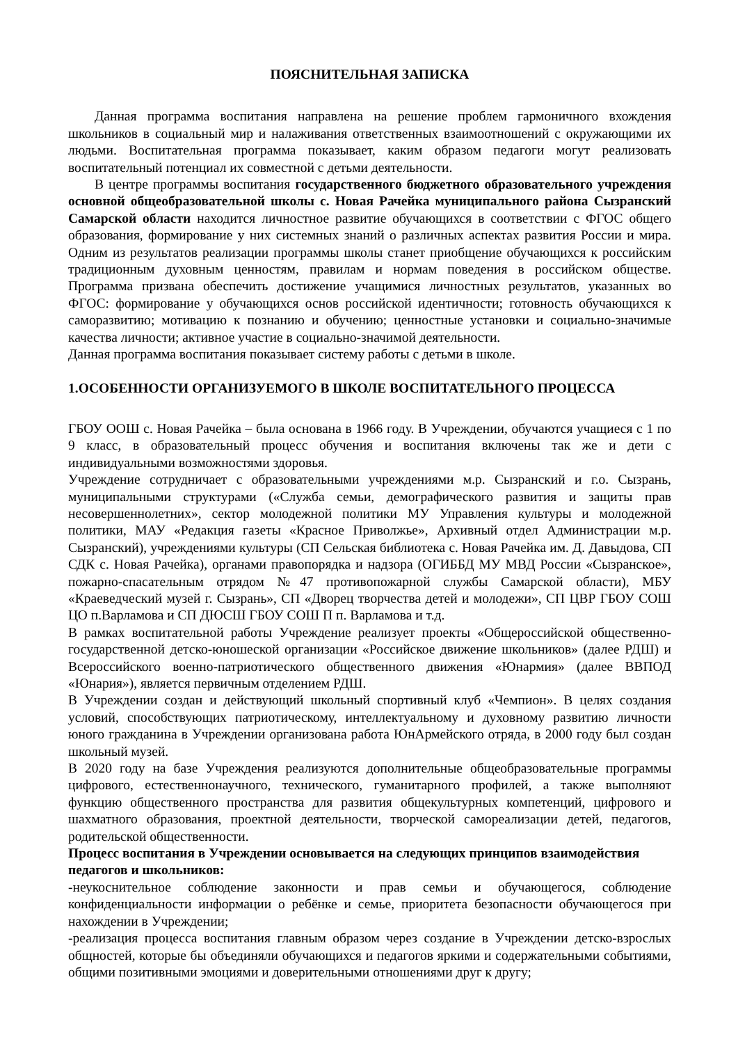ПОЯСНИТЕЛЬНАЯ ЗАПИСКА
Данная программа воспитания направлена на решение проблем гармоничного вхождения школьников в социальный мир и налаживания ответственных взаимоотношений с окружающими их людьми. Воспитательная программа показывает, каким образом педагоги могут реализовать воспитательный потенциал их совместной с детьми деятельности.
В центре программы воспитания государственного бюджетного образовательного учреждения основной общеобразовательной школы с. Новая Рачейка муниципального района Сызранский Самарской области находится личностное развитие обучающихся в соответствии с ФГОС общего образования, формирование у них системных знаний о различных аспектах развития России и мира. Одним из результатов реализации программы школы станет приобщение обучающихся к российским традиционным духовным ценностям, правилам и нормам поведения в российском обществе. Программа призвана обеспечить достижение учащимися личностных результатов, указанных во ФГОС: формирование у обучающихся основ российской идентичности; готовность обучающихся к саморазвитию; мотивацию к познанию и обучению; ценностные установки и социально-значимые качества личности; активное участие в социально-значимой деятельности.
Данная программа воспитания показывает систему работы с детьми в школе.
1.ОСОБЕННОСТИ ОРГАНИЗУЕМОГО В ШКОЛЕ ВОСПИТАТЕЛЬНОГО ПРОЦЕССА
ГБОУ ООШ с. Новая Рачейка – была основана в 1966 году. В Учреждении, обучаются учащиеся с 1 по 9 класс, в образовательный процесс обучения и воспитания включены так же и дети с индивидуальными возможностями здоровья.
Учреждение сотрудничает с образовательными учреждениями м.р. Сызранский и г.о. Сызрань, муниципальными структурами («Служба семьи, демографического развития и защиты прав несовершеннолетних», сектор молодежной политики МУ Управления культуры и молодежной политики, МАУ «Редакция газеты «Красное Приволжье», Архивный отдел Администрации м.р. Сызранский), учреждениями культуры (СП Сельская библиотека с. Новая Рачейка им. Д. Давыдова, СП СДК с. Новая Рачейка), органами правопорядка и надзора (ОГИББД МУ МВД России «Сызранское», пожарно-спасательным отрядом №47 противопожарной службы Самарской области), МБУ «Краеведческий музей г. Сызрань», СП «Дворец творчества детей и молодежи», СП ЦВР ГБОУ СОШ ЦО п.Варламова и СП ДЮСШ ГБОУ СОШ П п. Варламова и т.д.
В рамках воспитательной работы Учреждение реализует проекты «Общероссийской общественно-государственной детско-юношеской организации «Российское движение школьников» (далее РДШ) и Всероссийского военно-патриотического общественного движения «Юнармия» (далее ВВПОД «Юнария»), является первичным отделением РДШ.
В Учреждении создан и действующий школьный спортивный клуб «Чемпион». В целях создания условий, способствующих патриотическому, интеллектуальному и духовному развитию личности юного гражданина в Учреждении организована работа ЮнАрмейского отряда, в 2000 году был создан школьный музей.
В 2020 году на базе Учреждения реализуются дополнительные общеобразовательные программы цифрового, естественнонаучного, технического, гуманитарного профилей, а также выполняют функцию общественного пространства для развития общекультурных компетенций, цифрового и шахматного образования, проектной деятельности, творческой самореализации детей, педагогов, родительской общественности.
Процесс воспитания в Учреждении основывается на следующих принципов взаимодействия педагогов и школьников:
-неукоснительное соблюдение законности и прав семьи и обучающегося, соблюдение конфиденциальности информации о ребёнке и семье, приоритета безопасности обучающегося при нахождении в Учреждении;
-реализация процесса воспитания главным образом через создание в Учреждении детско-взрослых общностей, которые бы объединяли обучающихся и педагогов яркими и содержательными событиями, общими позитивными эмоциями и доверительными отношениями друг к другу;